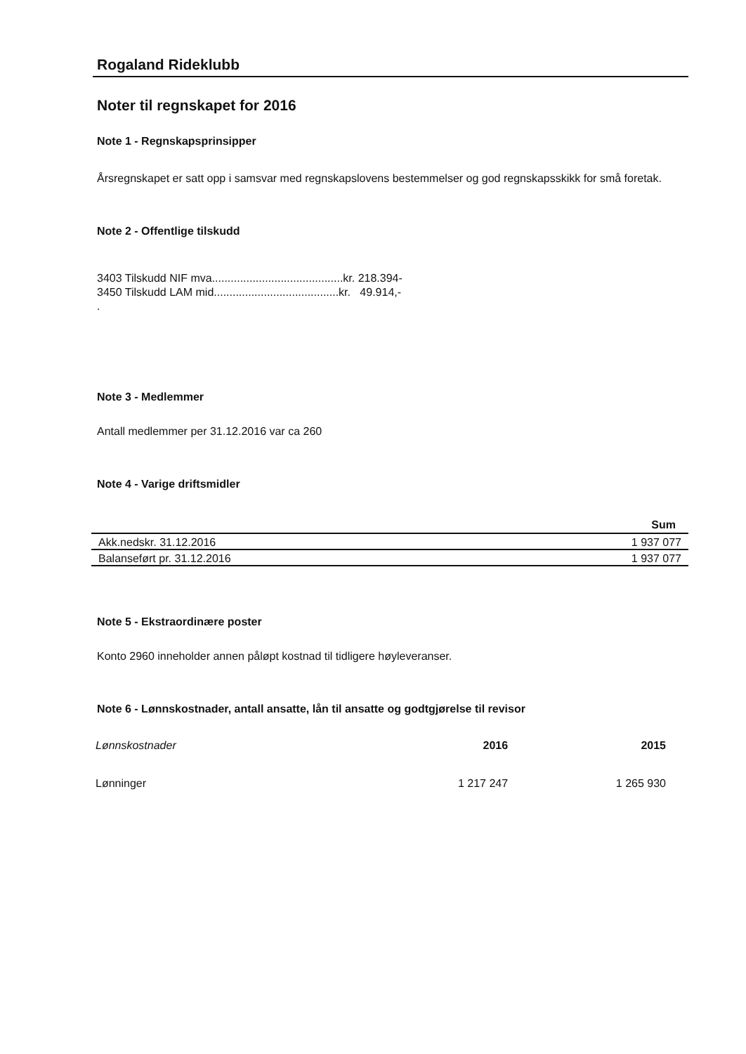Rogaland Rideklubb
Noter til regnskapet for 2016
Note 1 - Regnskapsprinsipper
Årsregnskapet er satt opp i samsvar med regnskapslovens bestemmelser og god regnskapsskikk for små foretak.
Note 2 - Offentlige tilskudd
3403 Tilskudd NIF mva..........................................kr. 218.394-
3450 Tilskudd LAM mid........................................kr. 49.914,-
.
Note 3 - Medlemmer
Antall medlemmer per 31.12.2016 var ca 260
Note 4 - Varige driftsmidler
| | Sum |
| --- | --- |
| Akk.nedskr. 31.12.2016 | 1 937 077 |
| Balanseført pr. 31.12.2016 | 1 937 077 |
Note 5 - Ekstraordinære poster
Konto 2960 inneholder annen påløpt kostnad til tidligere høyleveranser.
Note 6 - Lønnskostnader, antall ansatte, lån til ansatte og godtgjørelse til revisor
| Lønnskostnader | 2016 | 2015 |
| --- | --- | --- |
| Lønninger | 1 217 247 | 1 265 930 |